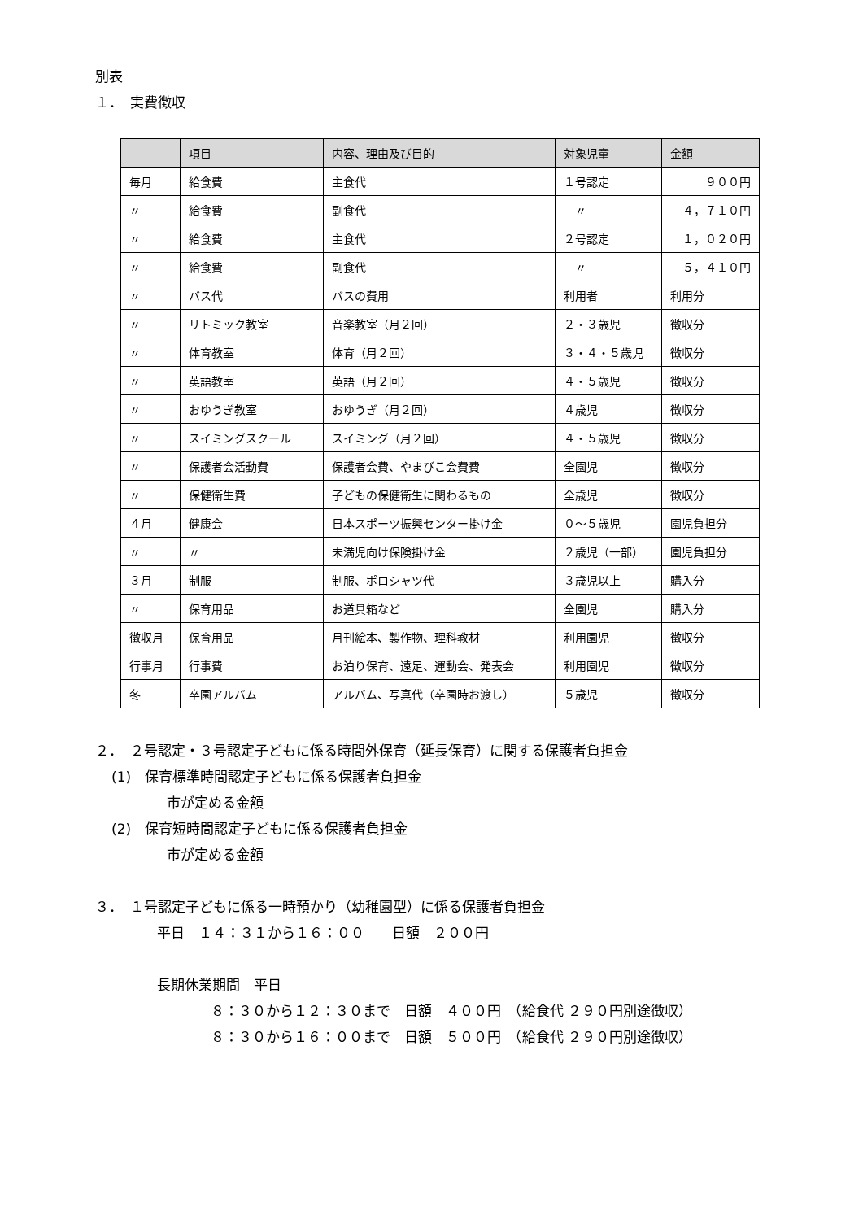別表
１．　実費徴収
| | 項目 | 内容、理由及び目的 | 対象児童 | 金額 |
| --- | --- | --- | --- | --- |
| 毎月 | 給食費 | 主食代 | １号認定 | ９００円 |
| 〃 | 給食費 | 副食代 | 〃 | ４，７１０円 |
| 〃 | 給食費 | 主食代 | ２号認定 | １，０２０円 |
| 〃 | 給食費 | 副食代 | 〃 | ５，４１０円 |
| 〃 | バス代 | バスの費用 | 利用者 | 利用分 |
| 〃 | リトミック教室 | 音楽教室（月２回） | ２・３歳児 | 徴収分 |
| 〃 | 体育教室 | 体育（月２回） | ３・４・５歳児 | 徴収分 |
| 〃 | 英語教室 | 英語（月２回） | ４・５歳児 | 徴収分 |
| 〃 | おゆうぎ教室 | おゆうぎ（月２回） | ４歳児 | 徴収分 |
| 〃 | スイミングスクール | スイミング（月２回） | ４・５歳児 | 徴収分 |
| 〃 | 保護者会活動費 | 保護者会費、やまびこ会費費 | 全園児 | 徴収分 |
| 〃 | 保健衛生費 | 子どもの保健衛生に関わるもの | 全歳児 | 徴収分 |
| ４月 | 健康会 | 日本スポーツ振興センター掛け金 | ０～５歳児 | 園児負担分 |
| 〃 | 〃 | 未満児向け保険掛け金 | ２歳児（一部） | 園児負担分 |
| ３月 | 制服 | 制服、ポロシャツ代 | ３歳児以上 | 購入分 |
| 〃 | 保育用品 | お道具箱など | 全園児 | 購入分 |
| 徴収月 | 保育用品 | 月刊絵本、製作物、理科教材 | 利用園児 | 徴収分 |
| 行事月 | 行事費 | お泊り保育、遠足、運動会、発表会 | 利用園児 | 徴収分 |
| 冬 | 卒園アルバム | アルバム、写真代（卒園時お渡し） | ５歳児 | 徴収分 |
２．　２号認定・３号認定子どもに係る時間外保育（延長保育）に関する保護者負担金
(1)　保育標準時間認定子どもに係る保護者負担金
市が定める金額
(2)　保育短時間認定子どもに係る保護者負担金
市が定める金額
３．　１号認定子どもに係る一時預かり（幼稚園型）に係る保護者負担金
平日　１４：３１から１６：００　　日額　２００円
長期休業期間　平日
８：３０から１２：３０まで　日額　４００円　（給食代 ２９０円別途徴収）
８：３０から１６：００まで　日額　５００円　（給食代 ２９０円別途徴収）